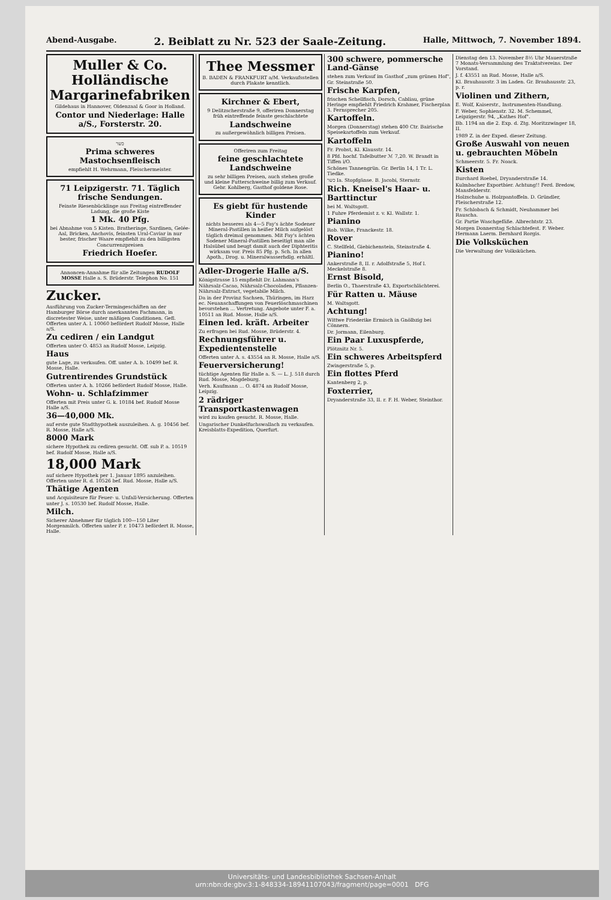Abend-Ausgabe. 2. Beiblatt zu Nr. 523 der Saale-Zeitung. Halle, Mittwoch, 7. November 1894.
Muller & Co.
Holländische Margarinefabriken
Gildehaus in Hannover, Oldenzaal & Goor in Holland.
Contor und Niederlage: Halle a/S., Forsterstr. 20.
כשר
Prima schweres Mastochsenfleisch
empfiehlt H. Wehrmann, Fleischermeister.
71 Leipzigerstr. 71. Täglich frische Sendungen.
Feinste Riesenbücklinge aus Freitag eintreffender Ladung, die große Kiste
1 Mk. 40 Pfg.
bei Abnahme von 5 Kisten. Bratheringe, Sardinen, Gelée-Aal, Bricken, Anchovis, feinsten Ural-Caviar in nur bester, frischer Waare empfiehlt zu den billigsten Concurrenzpreisen
Friedrich Hoefer.
Annoncen-Annahme für alle Zeitungen RUDOLF MOSSE Halle a. S. Brüderstr. Telephon No. 151
Zucker.
Ausführung von Zucker-Termingeschäften an der Hamburger Börse durch anerkannten Fachmann, in discretester Weise, unter mäßigen Conditionen. Gefl. Offerten unter A. l. 10060 befördert Rudolf Mosse, Halle a/S.
Zu cediren / ein Landgut
Offerten unter O. 4853 an Rudolf Mosse, Leipzig.
Haus
gute Lage, zu verkaufen. Off. unter A. b. 10499 bef. R. Mosse, Halle.
Gutrentirendes Grundstück
Offerten unter A. h. 10266 befördert Rudolf Mosse, Halle.
Wohn- u. Schlafzimmer
Offerten mit Preis unter G. k. 10184 bef. Rudolf Mosse Halle a/S.
36—40,000 Mk.
auf erste gute Stadthypothek auszuleihen. A. g. 10456 bef. R. Mosse, Halle a/S.
8000 Mark
sichere Hypothek zu cediren gesucht. Off. sub P. a. 10519 bef. Rudolf Mosse, Halle a/S.
18,000 Mark
auf sichere Hypothek per 1. Januar 1895 anzuleihen. Offerten unter R. d. 10526 bef. Rud. Mosse, Halle a/S.
Thätige Agenten
und Acquisiteure für Feuer- u. Unfall-Versicherung. Offerten unter J. s. 10530 bef. Rudolf Mosse, Halle.
Milch.
Sicherer Abnehmer für täglich 100—150 Liter Morgenmilch. Offerten unter P. r. 10473 befördert R. Mosse, Halle.
Thee Messmer
B. BADEN & FRANKFURT a/M. Verkaufsstellen durch Plakate kenntlich.
Kirchner & Ebert,
9 Delitzscherstraße 9, offeriren Donnerstag früh eintreffende feinste geschlachtete
Landschweine
zu außergewöhnlich billigen Preisen.
Offeriren zum Freitag
feine geschlachtete Landschweine
zu sehr billigen Preisen, auch stehen große und kleine Futterschweine billig zum Verkauf. Gebr. Kohlberg, Gasthof goldene Rose.
Es giebt für hustende Kinder
nichts besseres als 4—5 Fay's ächte Sodener Mineral-Pastillen in heißer Milch aufgelöst täglich dreimal genommen. Mit Fay's ächten Sodener Mineral-Pastillen beseitigt man alle Halsübel und beugt damit auch der Diphteritis wirksam vor. Preis 85 Pfg. p. Sch. In allen Apoth., Drog. u. Mineralwasserhdlg. erhältl.
Adler-Drogerie Halle a/S.
Königstrasse 15 empfiehlt Dr. Lahmann's Nährsalz-Cacao, Nährsalz-Chocoladen, Pflanzen-Nährsalz-Extract, vegetabile Milch.
Da in der Provinz Sachsen, Thüringen, im Harz ec. Neuanschaffungen von Feuerlöschmaschinen bevorstehen ... Vertretung. Angebote unter F. a. 10511 an Rud. Mosse, Halle a/S.
Einen led. kräft. Arbeiter
Zu erfragen bei Rud. Mosse, Brüderstr. 4.
Rechnungsführer u. Expedientenstelle
Offerten unter A. s. 43554 an R. Mosse, Halle a/S.
Feuerversicherung!
tüchtige Agenten für Halle a. S. — L. J. 518 durch Rud. Mosse, Magdeburg.
Verh. Kaufmann ... O. 4874 an Rudolf Mosse, Leipzig.
2 rädriger Transportkastenwagen
wird zu kaufen gesucht. R. Mosse, Halle.
Ungarischer Dunkelfuchswallach zu verkaufen. Kreisblatts-Expedition, Querfurt.
300 schwere, pommersche Land-Gänse
stehen zum Verkauf im Gasthof „zum grünen Hof", Gr. Steinstraße 50.
Frische Karpfen,
frischen Schellfisch, Dorsch, Cabliau, grüne Heringe empfiehlt Friedrich Krahmer, Fischerplan 3. Fernsprecher 205.
Kartoffeln.
Morgen (Donnerstag) stehen 400 Ctr. Bairische Speisekartoffeln zum Verkauf.
Kartoffeln
Fr. Probst, Kl. Klausstr. 14.
8 Pfd. hochf. Tafelbutter ℳ 7,20. W. Brandt in Tiffen i/O.
Schönes Tannengrün. Gr. Berlin 14, 1 Tr. L. Tiedke.
כשר Ia. Stopfgänse. B. Jacobi, Sternstr.
Rich. Kneisel's Haar- u. Barttinctur
bei M. Waltsgott.
1 Fuhre Pferdemist z. v. Kl. Wallstr. 1.
Pianino
Rob. Wilke, Franckestr. 18.
Rover
C. Stellfeld, Giebichenstein, Steinstraße 4.
Pianino!
Ankerstraße 8, II. r. Adolfstraße 5, Hof l. Meckelstraße 8.
Ernst Bisold,
Berlin O., Thaerstraße 43, Exportschlächterei.
Für Ratten u. Mäuse
M. Waltsgott.
Achtung!
Wittwe Friederike Ermisch in Gnölbzig bei Cönnern.
Dr. Jormann, Eilenburg.
Ein Paar Luxuspferde,
Plötznitz Nr. 5.
Ein schweres Arbeitspferd
Zwingerstraße 5, p.
Ein flottes Pferd
Kantenberg 2, p.
Foxterrier,
Dryanderstraße 33, II. r. F. H. Weber, Steinthor.
Dienstag den 13. November 8½ Uhr Mauerstraße 7 Monats-Versammlung des Traktatvereins. Der Vorstand.
J. f. 43551 an Rud. Mosse, Halle a/S.
Kl. Brauhausstr. 3 im Laden. Gr. Brauhausstr. 23, p. r.
Violinen und Zithern,
E. Wolf, Kaiserstr., Instrumenten-Handlung.
F. Weber, Sophienstr. 32. M. Schemmel, Leipzigerstr. 94, „Kathes Hof".
Bb. 1194 an die 2. Exp. d. Ztg. Moritzzwinger 18, II.
1989 Z. in der Exped. dieser Zeitung.
Große Auswahl von neuen u. gebrauchten Möbeln
Schmeerstr. 5. Fr. Noack.
Kisten
Burchard Roebel, Dryanderstraße 14.
Kulmbacher Exportbier. Achtung!! Ferd. Bredow, Mansfelderstr.
Holzschuhe u. Holzpantoffeln. D. Gründler, Fleischerstraße 12.
Fr. Schlobach & Schmidt, Neuhammer bei Rauscha.
Gr. Partie Waschgefäße. Albrechtstr. 23.
Morgen Donnerstag Schlachtefest. F. Weber. Hermann Laerm. Bernhard Rorgis.
Die Volksküchen
Die Verwaltung der Volksküchen.
Universitäts- und Landesbibliothek Sachsen-Anhalt
urn:nbn:de:gbv:3:1-848334-18941107043/fragment/page=0001 DFG